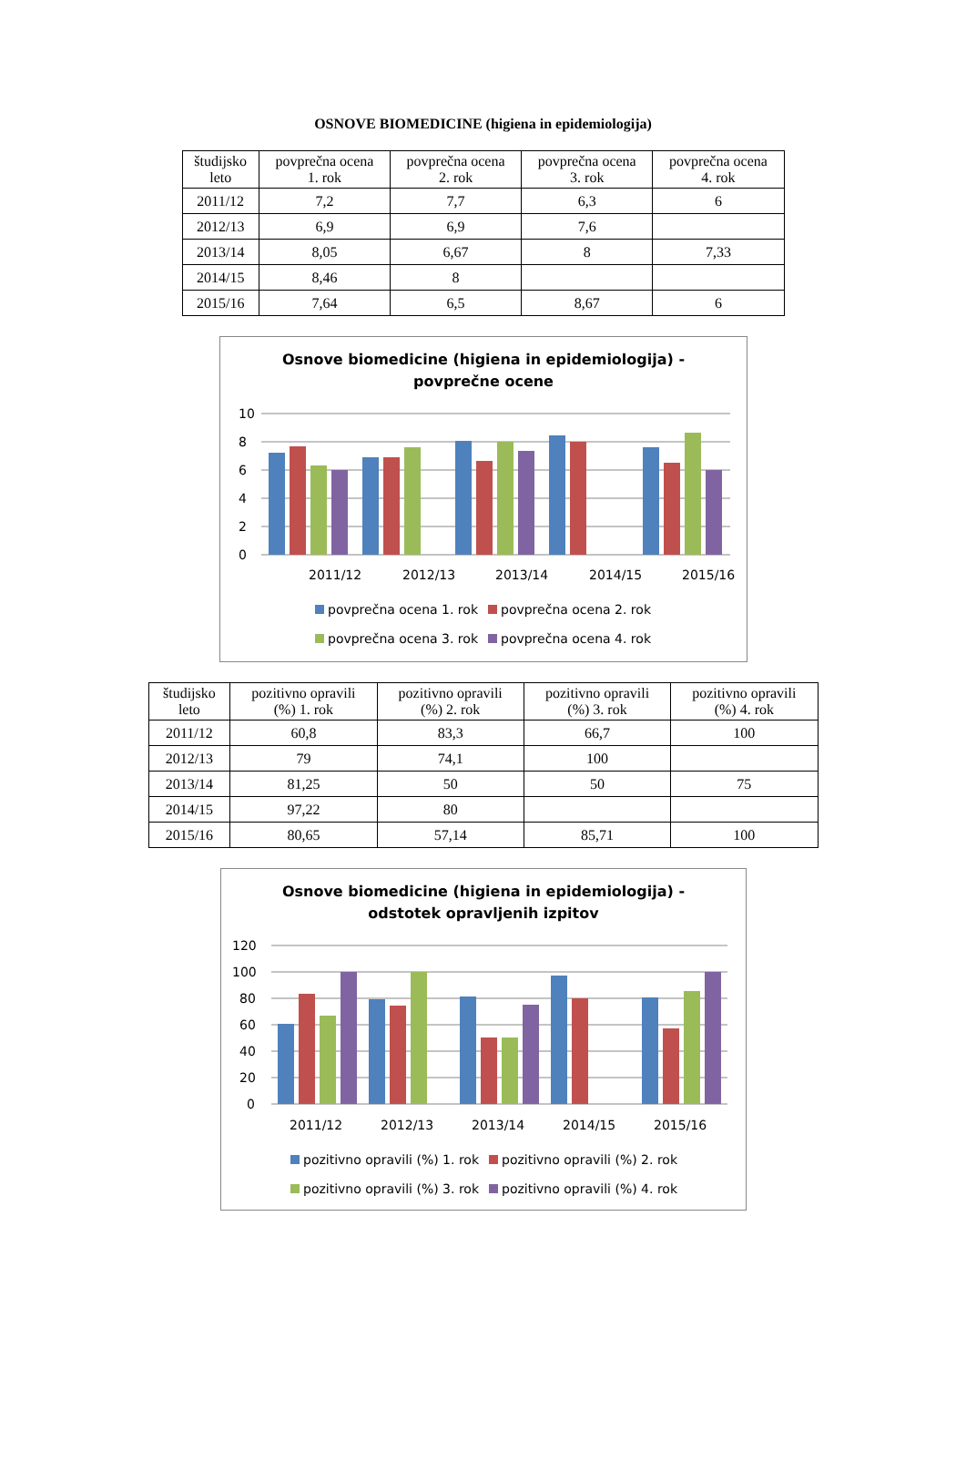OSNOVE BIOMEDICINE (higiena in epidemiologija)
| študijsko leto | povprečna ocena 1. rok | povprečna ocena 2. rok | povprečna ocena 3. rok | povprečna ocena 4. rok |
| --- | --- | --- | --- | --- |
| 2011/12 | 7,2 | 7,7 | 6,3 | 6 |
| 2012/13 | 6,9 | 6,9 | 7,6 | |
| 2013/14 | 8,05 | 6,67 | 8 | 7,33 |
| 2014/15 | 8,46 | 8 | | |
| 2015/16 | 7,64 | 6,5 | 8,67 | 6 |
Osnove biomedicine (higiena in epidemiologija) -
povprečne ocene
10
8
6
4
2
0
2011/12
2012/13
2013/14
2014/15
2015/16
povprečna ocena 1. rok
povprečna ocena 2. rok
povprečna ocena 3. rok
povprečna ocena 4. rok
| študijsko leto | pozitivno opravili (%) 1. rok | pozitivno opravili (%) 2. rok | pozitivno opravili (%) 3. rok | pozitivno opravili (%) 4. rok |
| --- | --- | --- | --- | --- |
| 2011/12 | 60,8 | 83,3 | 66,7 | 100 |
| 2012/13 | 79 | 74,1 | 100 | |
| 2013/14 | 81,25 | 50 | 50 | 75 |
| 2014/15 | 97,22 | 80 | | |
| 2015/16 | 80,65 | 57,14 | 85,71 | 100 |
Osnove biomedicine (higiena in epidemiologija) -
odstotek opravljenih izpitov
120
100
80
60
40
20
0
2011/12
2012/13
2013/14
2014/15
2015/16
pozitivno opravili (%) 1. rok
pozitivno opravili (%) 2. rok
pozitivno opravili (%) 3. rok
pozitivno opravili (%) 4. rok